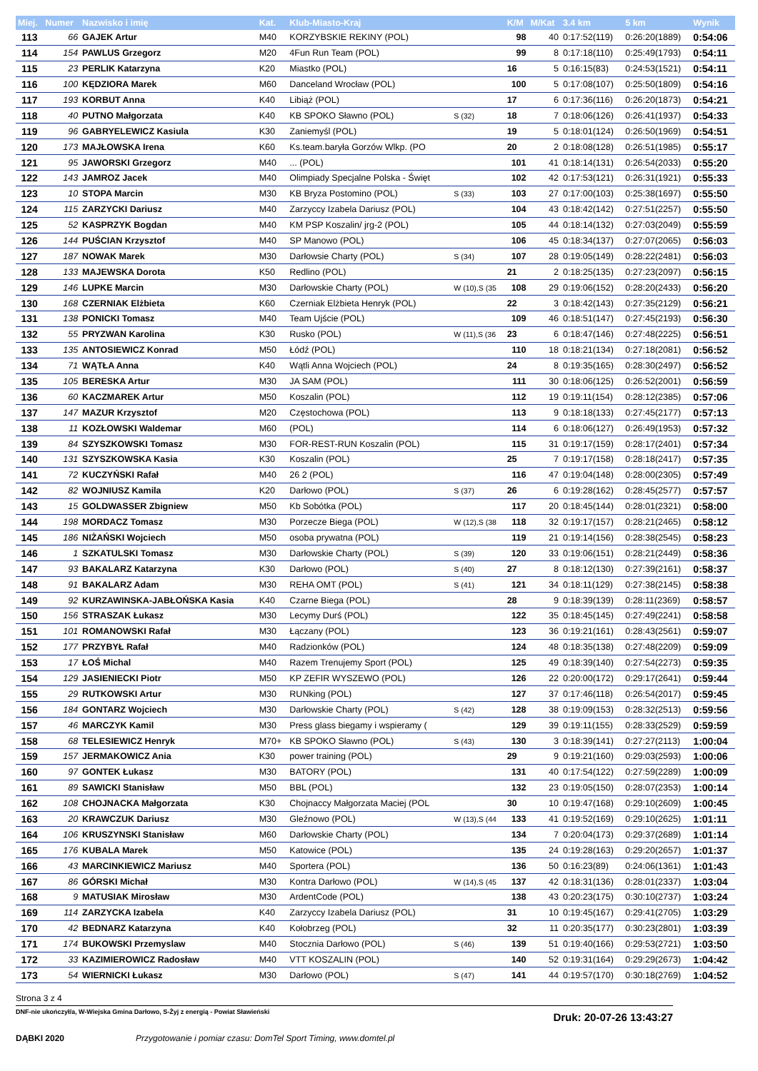| Miej. | Numer | Nazwisko i imię | Kat. | Klub-Miasto-Kraj | | K/M | M/Kat | 3.4 km | 5 km | Wynik |
| --- | --- | --- | --- | --- | --- | --- | --- | --- | --- | --- |
| 113 | 66 | GAJEK Artur | M40 | KORZYBSKIE REKINY (POL) | | 98 | 40 | 0:17:52(119) | 0:26:20(1889) | 0:54:06 |
| 114 | 154 | PAWLUS Grzegorz | M20 | 4Fun Run Team (POL) | | 99 | 8 | 0:17:18(110) | 0:25:49(1793) | 0:54:11 |
| 115 | 23 | PERLIK Katarzyna | K20 | Miastko (POL) | | 16 | 5 | 0:16:15(83) | 0:24:53(1521) | 0:54:11 |
| 116 | 100 | KĘDZIORA Marek | M60 | Danceland Wrocław (POL) | | 100 | 5 | 0:17:08(107) | 0:25:50(1809) | 0:54:16 |
| 117 | 193 | KORBUT Anna | K40 | Libiąż (POL) | | 17 | 6 | 0:17:36(116) | 0:26:20(1873) | 0:54:21 |
| 118 | 40 | PUTNO Małgorzata | K40 | KB SPOKO Sławno (POL) | S (32) | 18 | 7 | 0:18:06(126) | 0:26:41(1937) | 0:54:33 |
| 119 | 96 | GABRYELEWICZ Kasiula | K30 | Zaniemyśl (POL) | | 19 | 5 | 0:18:01(124) | 0:26:50(1969) | 0:54:51 |
| 120 | 173 | MAJŁOWSKA Irena | K60 | Ks.team.baryła Gorzów Wlkp. (PO | | 20 | 2 | 0:18:08(128) | 0:26:51(1985) | 0:55:17 |
| 121 | 95 | JAWORSKI Grzegorz | M40 | ... (POL) | | 101 | 41 | 0:18:14(131) | 0:26:54(2033) | 0:55:20 |
| 122 | 143 | JAMROZ Jacek | M40 | Olimpiady Specjalne Polska - Święt | | 102 | 42 | 0:17:53(121) | 0:26:31(1921) | 0:55:33 |
| 123 | 10 | STOPA Marcin | M30 | KB Bryza Postomino (POL) | S (33) | 103 | 27 | 0:17:00(103) | 0:25:38(1697) | 0:55:50 |
| 124 | 115 | ZARZYCKI Dariusz | M40 | Zarzyccy Izabela Dariusz (POL) | | 104 | 43 | 0:18:42(142) | 0:27:51(2257) | 0:55:50 |
| 125 | 52 | KASPRZYK Bogdan | M40 | KM PSP Koszalin/ jrg-2 (POL) | | 105 | 44 | 0:18:14(132) | 0:27:03(2049) | 0:55:59 |
| 126 | 144 | PUŚCIAN Krzysztof | M40 | SP Manowo (POL) | | 106 | 45 | 0:18:34(137) | 0:27:07(2065) | 0:56:03 |
| 127 | 187 | NOWAK Marek | M30 | Darłowsie Charty (POL) | S (34) | 107 | 28 | 0:19:05(149) | 0:28:22(2481) | 0:56:03 |
| 128 | 133 | MAJEWSKA Dorota | K50 | Redlino (POL) | | 21 | 2 | 0:18:25(135) | 0:27:23(2097) | 0:56:15 |
| 129 | 146 | LUPKE Marcin | M30 | Darłowskie Charty (POL) | W (10),S (35 | 108 | 29 | 0:19:06(152) | 0:28:20(2433) | 0:56:20 |
| 130 | 168 | CZERNIAK Elżbieta | K60 | Czerniak Elżbieta Henryk (POL) | | 22 | 3 | 0:18:42(143) | 0:27:35(2129) | 0:56:21 |
| 131 | 138 | PONICKI Tomasz | M40 | Team Ujście (POL) | | 109 | 46 | 0:18:51(147) | 0:27:45(2193) | 0:56:30 |
| 132 | 55 | PRYZWAN Karolina | K30 | Rusko (POL) | W (11),S (36 | 23 | 6 | 0:18:47(146) | 0:27:48(2225) | 0:56:51 |
| 133 | 135 | ANTOSIEWICZ Konrad | M50 | Łódź (POL) | | 110 | 18 | 0:18:21(134) | 0:27:18(2081) | 0:56:52 |
| 134 | 71 | WĄTŁA Anna | K40 | Wątli Anna Wojciech (POL) | | 24 | 8 | 0:19:35(165) | 0:28:30(2497) | 0:56:52 |
| 135 | 105 | BERESKA Artur | M30 | JA SAM (POL) | | 111 | 30 | 0:18:06(125) | 0:26:52(2001) | 0:56:59 |
| 136 | 60 | KACZMAREK Artur | M50 | Koszalin (POL) | | 112 | 19 | 0:19:11(154) | 0:28:12(2385) | 0:57:06 |
| 137 | 147 | MAZUR Krzysztof | M20 | Częstochowa (POL) | | 113 | 9 | 0:18:18(133) | 0:27:45(2177) | 0:57:13 |
| 138 | 11 | KOZŁOWSKI Waldemar | M60 | (POL) | | 114 | 6 | 0:18:06(127) | 0:26:49(1953) | 0:57:32 |
| 139 | 84 | SZYSZKOWSKI Tomasz | M30 | FOR-REST-RUN Koszalin (POL) | | 115 | 31 | 0:19:17(159) | 0:28:17(2401) | 0:57:34 |
| 140 | 131 | SZYSZKOWSKA Kasia | K30 | Koszalin (POL) | | 25 | 7 | 0:19:17(158) | 0:28:18(2417) | 0:57:35 |
| 141 | 72 | KUCZYŃSKI Rafał | M40 | 26 2 (POL) | | 116 | 47 | 0:19:04(148) | 0:28:00(2305) | 0:57:49 |
| 142 | 82 | WOJNIUSZ Kamila | K20 | Darłowo (POL) | S (37) | 26 | 6 | 0:19:28(162) | 0:28:45(2577) | 0:57:57 |
| 143 | 15 | GOLDWASSER Zbigniew | M50 | Kb Sobótka (POL) | | 117 | 20 | 0:18:45(144) | 0:28:01(2321) | 0:58:00 |
| 144 | 198 | MORDACZ Tomasz | M30 | Porzecze Biega (POL) | W (12),S (38 | 118 | 32 | 0:19:17(157) | 0:28:21(2465) | 0:58:12 |
| 145 | 186 | NIŻAŃSKI Wojciech | M50 | osoba prywatna (POL) | | 119 | 21 | 0:19:14(156) | 0:28:38(2545) | 0:58:23 |
| 146 | 1 | SZKATULSKI Tomasz | M30 | Darłowskie Charty (POL) | S (39) | 120 | 33 | 0:19:06(151) | 0:28:21(2449) | 0:58:36 |
| 147 | 93 | BAKALARZ Katarzyna | K30 | Darłowo (POL) | S (40) | 27 | 8 | 0:18:12(130) | 0:27:39(2161) | 0:58:37 |
| 148 | 91 | BAKALARZ Adam | M30 | REHA OMT (POL) | S (41) | 121 | 34 | 0:18:11(129) | 0:27:38(2145) | 0:58:38 |
| 149 | 92 | KURZAWINSKA-JABŁOŃSKA Kasia | K40 | Czarne Biega (POL) | | 28 | 9 | 0:18:39(139) | 0:28:11(2369) | 0:58:57 |
| 150 | 156 | STRASZAK Łukasz | M30 | Lecymy Durś (POL) | | 122 | 35 | 0:18:45(145) | 0:27:49(2241) | 0:58:58 |
| 151 | 101 | ROMANOWSKI Rafał | M30 | Łączany (POL) | | 123 | 36 | 0:19:21(161) | 0:28:43(2561) | 0:59:07 |
| 152 | 177 | PRZYBYŁ Rafał | M40 | Radzionków (POL) | | 124 | 48 | 0:18:35(138) | 0:27:48(2209) | 0:59:09 |
| 153 | 17 | ŁOŚ Michal | M40 | Razem Trenujemy Sport (POL) | | 125 | 49 | 0:18:39(140) | 0:27:54(2273) | 0:59:35 |
| 154 | 129 | JASIENIECKI Piotr | M50 | KP ZEFIR WYSZEWO (POL) | | 126 | 22 | 0:20:00(172) | 0:29:17(2641) | 0:59:44 |
| 155 | 29 | RUTKOWSKI Artur | M30 | RUNking (POL) | | 127 | 37 | 0:17:46(118) | 0:26:54(2017) | 0:59:45 |
| 156 | 184 | GONTARZ Wojciech | M30 | Darłowskie Charty (POL) | S (42) | 128 | 38 | 0:19:09(153) | 0:28:32(2513) | 0:59:56 |
| 157 | 46 | MARCZYK Kamil | M30 | Press glass biegamy i wspieramy ( | | 129 | 39 | 0:19:11(155) | 0:28:33(2529) | 0:59:59 |
| 158 | 68 | TELESIEWICZ Henryk | M70+ | KB SPOKO Sławno (POL) | S (43) | 130 | 3 | 0:18:39(141) | 0:27:27(2113) | 1:00:04 |
| 159 | 157 | JERMAKOWICZ Ania | K30 | power training (POL) | | 29 | 9 | 0:19:21(160) | 0:29:03(2593) | 1:00:06 |
| 160 | 97 | GONTEK Łukasz | M30 | BATORY (POL) | | 131 | 40 | 0:17:54(122) | 0:27:59(2289) | 1:00:09 |
| 161 | 89 | SAWICKI Stanisław | M50 | BBL (POL) | | 132 | 23 | 0:19:05(150) | 0:28:07(2353) | 1:00:14 |
| 162 | 108 | CHOJNACKA Małgorzata | K30 | Chojnaccy Małgorzata Maciej (POL | | 30 | 10 | 0:19:47(168) | 0:29:10(2609) | 1:00:45 |
| 163 | 20 | KRAWCZUK Dariusz | M30 | Gleźnowo (POL) | W (13),S (44 | 133 | 41 | 0:19:52(169) | 0:29:10(2625) | 1:01:11 |
| 164 | 106 | KRUSZYNSKI Stanisław | M60 | Darłowskie Charty (POL) | | 134 | 7 | 0:20:04(173) | 0:29:37(2689) | 1:01:14 |
| 165 | 176 | KUBALA Marek | M50 | Katowice (POL) | | 135 | 24 | 0:19:28(163) | 0:29:20(2657) | 1:01:37 |
| 166 | 43 | MARCINKIEWICZ Mariusz | M40 | Sportera (POL) | | 136 | 50 | 0:16:23(89) | 0:24:06(1361) | 1:01:43 |
| 167 | 86 | GÓRSKI Michał | M30 | Kontra Darłowo (POL) | W (14),S (45 | 137 | 42 | 0:18:31(136) | 0:28:01(2337) | 1:03:04 |
| 168 | 9 | MATUSIAK Mirosław | M30 | ArdentCode (POL) | | 138 | 43 | 0:20:23(175) | 0:30:10(2737) | 1:03:24 |
| 169 | 114 | ZARZYCKA Izabela | K40 | Zarzyccy Izabela Dariusz (POL) | | 31 | 10 | 0:19:45(167) | 0:29:41(2705) | 1:03:29 |
| 170 | 42 | BEDNARZ Katarzyna | K40 | Kołobrzeg (POL) | | 32 | 11 | 0:20:35(177) | 0:30:23(2801) | 1:03:39 |
| 171 | 174 | BUKOWSKI Przemyslaw | M40 | Stocznia Darłowo (POL) | S (46) | 139 | 51 | 0:19:40(166) | 0:29:53(2721) | 1:03:50 |
| 172 | 33 | KAZIMIEROWICZ Radosław | M40 | VTT KOSZALIN (POL) | | 140 | 52 | 0:19:31(164) | 0:29:29(2673) | 1:04:42 |
| 173 | 54 | WIERNICKI Łukasz | M30 | Darłowo (POL) | S (47) | 141 | 44 | 0:19:57(170) | 0:30:18(2769) | 1:04:52 |
Strona 3 z 4
DNF-nie ukończył/a, W-Wiejska Gmina Darłowo, S-Żyj z energią - Powiat Sławieński Druk: 20-07-26 13:43:27
DĄBKI 2020 Przygotowanie i pomiar czasu: DomTel Sport Timing, www.domtel.pl